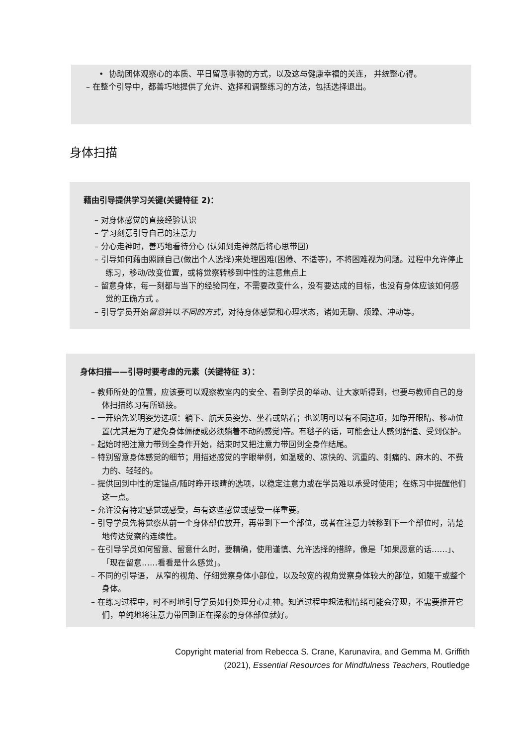• 协助团体观察心的本质、平日留意事物的方式，以及这与健康幸福的关连， 并统整心得。
– 在整个引导中，都善巧地提供了允许、选择和调整练习的方法，包括选择退出。
身体扫描
藉由引导提供学习关键(关键特征 2)：
– 对身体感觉的直接经验认识
– 学习刻意引导自己的注意力
– 分心走神时，善巧地看待分心 (认知到走神然后将心思带回)
– 引导如何藉由照顾自己(做出个人选择)来处理困难(困倦、不适等)，不将困难视为问题。过程中允许停止练习，移动/改变位置，或将觉察转移到中性的注意焦点上
– 留意身体，每一刻都与当下的经验同在，不需要改变什么，没有要达成的目标，也没有身体应该如何感觉的正确方式 。
– 引导学员开始留意并以不同的方式，对待身体感觉和心理状态，诸如无聊、烦躁、冲动等。
身体扫描——引导时要考虑的元素（关键特征 3）：
– 教师所处的位置，应该要可以观察教室内的安全、看到学员的举动、让大家听得到，也要与教师自己的身体扫描练习有所链接。
– 一开始先说明姿势选项：躺下、航天员姿势、坐着或站着；也说明可以有不同选项，如睁开眼睛、移动位置(尤其是为了避免身体僵硬或必须躺着不动的感觉)等。有毯子的话，可能会让人感到舒适、受到保护。
– 起始时把注意力带到全身作开始，结束时又把注意力带回到全身作结尾。
– 特别留意身体感觉的细节；用描述感觉的字眼举例，如温暖的、凉快的、沉重的、刺痛的、麻木的、不费力的、轻轻的。
– 提供回到中性的定锚点/随时睁开眼睛的选项，以稳定注意力或在学员难以承受时使用；在练习中提醒他们这一点。
– 允许没有特定感觉或感受，与有这些感觉或感受一样重要。
– 引导学员先将觉察从前一个身体部位放开，再带到下一个部位，或者在注意力转移到下一个部位时，清楚地传达觉察的连续性。
– 在引导学员如何留意、留意什么时，要精确，使用谨慎、允许选择的措辞，像是「如果愿意的话……」、「现在留意……看看是什么感觉」。
– 不同的引导语， 从窄的视角、仔细觉察身体小部位，以及较宽的视角觉察身体较大的部位，如躯干或整个身体。
– 在练习过程中，时不时地引导学员如何处理分心走神。知道过程中想法和情绪可能会浮现，不需要推开它们，单纯地将注意力带回到正在探索的身体部位就好。
Copyright material from Rebecca S. Crane, Karunavira, and Gemma M. Griffith
(2021), Essential Resources for Mindfulness Teachers, Routledge